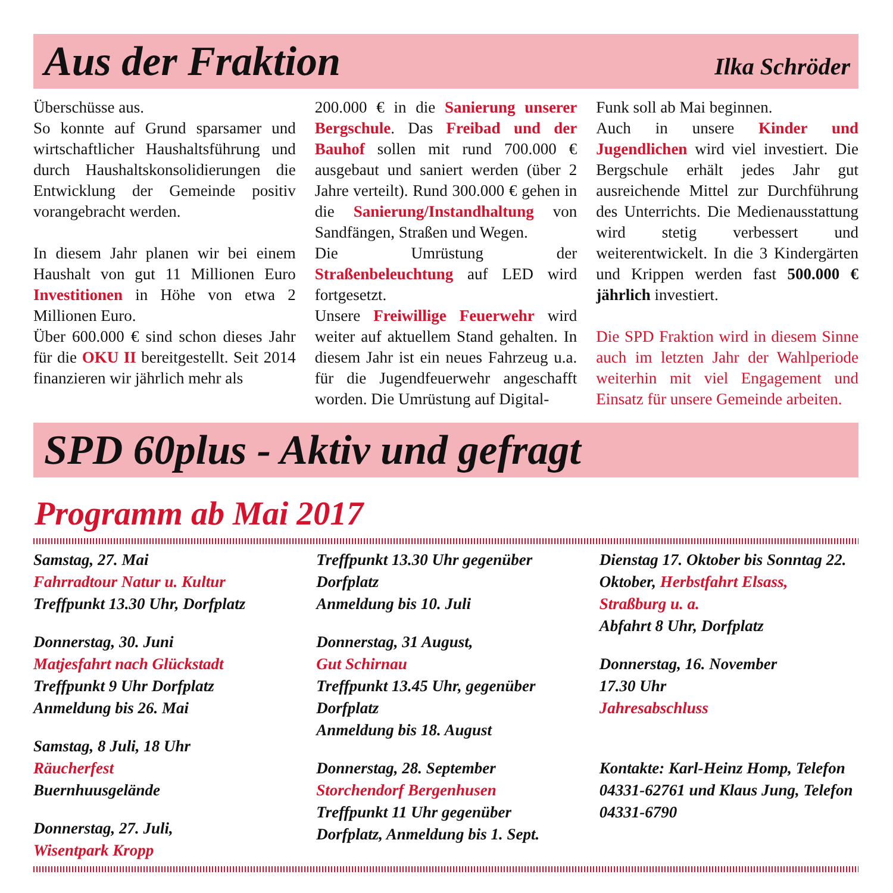Aus der Fraktion
Ilka Schröder
Überschüsse aus.
So konnte auf Grund sparsamer und wirtschaftlicher Haushaltsführung und durch Haushaltskonsolidierungen die Entwicklung der Gemeinde positiv vorangebracht werden.
In diesem Jahr planen wir bei einem Haushalt von gut 11 Millionen Euro Investitionen in Höhe von etwa 2 Millionen Euro.
Über 600.000 € sind schon dieses Jahr für die OKU II bereitgestellt. Seit 2014 finanzieren wir jährlich mehr als
200.000 € in die Sanierung unserer Bergschule. Das Freibad und der Bauhof sollen mit rund 700.000 € ausgebaut und saniert werden (über 2 Jahre verteilt). Rund 300.000 € gehen in die Sanierung/Instandhaltung von Sandfängen, Straßen und Wegen.
Die Umrüstung der Straßenbeleuchtung auf LED wird fortgesetzt.
Unsere Freiwillige Feuerwehr wird weiter auf aktuellem Stand gehalten. In diesem Jahr ist ein neues Fahrzeug u.a. für die Jugendfeuerwehr angeschafft worden. Die Umrüstung auf Digital-
Funk soll ab Mai beginnen.
Auch in unsere Kinder und Jugendlichen wird viel investiert. Die Bergschule erhält jedes Jahr gut ausreichende Mittel zur Durchführung des Unterrichts. Die Medienausstattung wird stetig verbessert und weiterentwickelt. In die 3 Kindergärten und Krippen werden fast 500.000 € jährlich investiert.
Die SPD Fraktion wird in diesem Sinne auch im letzten Jahr der Wahlperiode weiterhin mit viel Engagement und Einsatz für unsere Gemeinde arbeiten.
SPD 60plus - Aktiv und gefragt
Programm ab Mai 2017
Samstag, 27. Mai
Fahrradtour Natur u. Kultur
Treffpunkt 13.30 Uhr, Dorfplatz
Donnerstag, 30. Juni
Matjesfahrt nach Glückstadt
Treffpunkt 9 Uhr Dorfplatz
Anmeldung bis 26. Mai
Samstag, 8 Juli, 18 Uhr
Räucherfest
Buernhuusgelände
Donnerstag, 27. Juli,
Wisentpark Kropp
Treffpunkt 13.30 Uhr gegenüber Dorfplatz
Anmeldung bis 10. Juli
Donnerstag, 31 August,
Gut Schirnau
Treffpunkt 13.45 Uhr, gegenüber Dorfplatz
Anmeldung bis 18. August
Donnerstag, 28. September
Storchendorf Bergenhusen
Treffpunkt 11 Uhr gegenüber Dorfplatz, Anmeldung bis 1. Sept.
Dienstag 17. Oktober bis Sonntag 22. Oktober, Herbstfahrt Elsass, Straßburg u. a.
Abfahrt 8 Uhr, Dorfplatz
Donnerstag, 16. November
17.30 Uhr
Jahresabschluss
Kontakte: Karl-Heinz Homp, Telefon 04331-62761 und Klaus Jung, Telefon 04331-6790